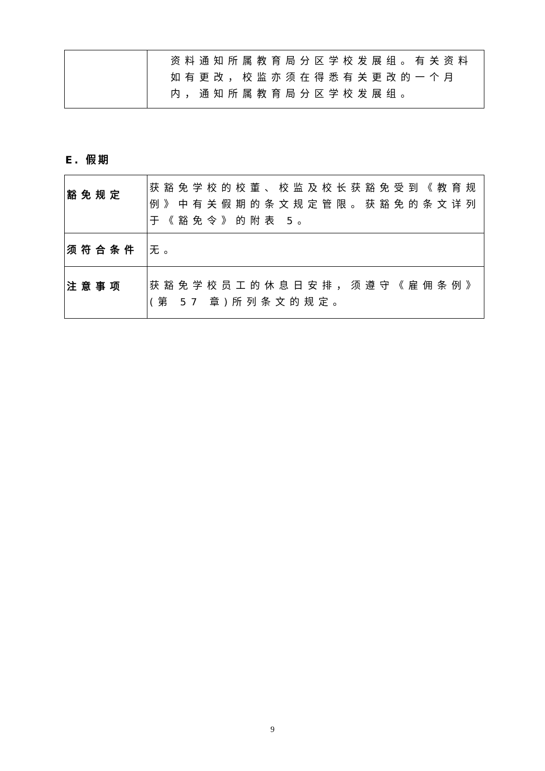| | 资料通知所属教育局分区学校发展组。有关资料如有更改，校监亦须在得悉有关更改的一个月内，通知所属教育局分区学校发展组。 |
E. 假期
| 豁免规定 | 获豁免学校的校董、校监及校长获豁免受到《教育规例》中有关假期的条文规定管限。获豁免的条文详列于《豁免令》的附表 5。 |
| 须符合条件 | 无。 |
| 注意事项 | 获豁免学校员工的休息日安排，须遵守《雇佣条例》(第 57 章)所列条文的规定。 |
9